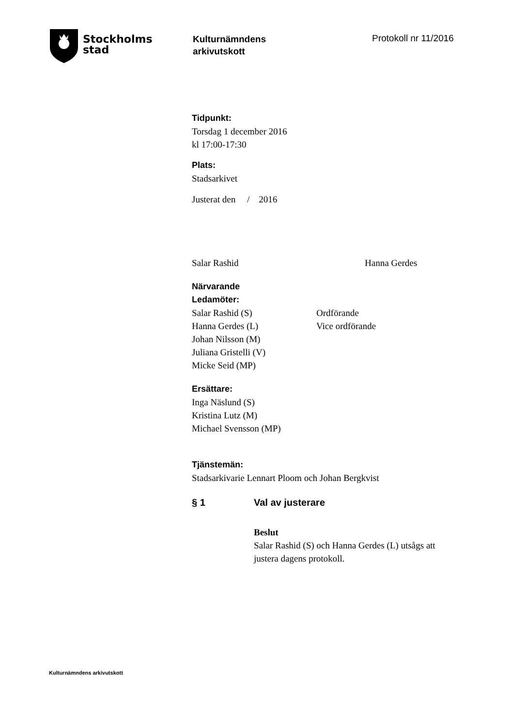Stockholms
stad
Kulturnämndens
arkivutskott
Protokoll nr 11/2016
Tidpunkt:
Torsdag 1 december 2016
kl 17:00-17:30
Plats:
Stadsarkivet
Justerat den / 2016
Salar Rashid Hanna Gerdes
Närvarande
Ledamöter:
Salar Rashid (S) Ordförande
Hanna Gerdes (L) Vice ordförande
Johan Nilsson (M)
Juliana Gristelli (V)
Micke Seid (MP)
Ersättare:
Inga Näslund (S)
Kristina Lutz (M)
Michael Svensson (MP)
Tjänstemän:
Stadsarkivarie Lennart Ploom och Johan Bergkvist
§ 1 Val av justerare
Beslut
Salar Rashid (S) och Hanna Gerdes (L) utsågs att
justera dagens protokoll.
Kulturnämndens arkivutskott